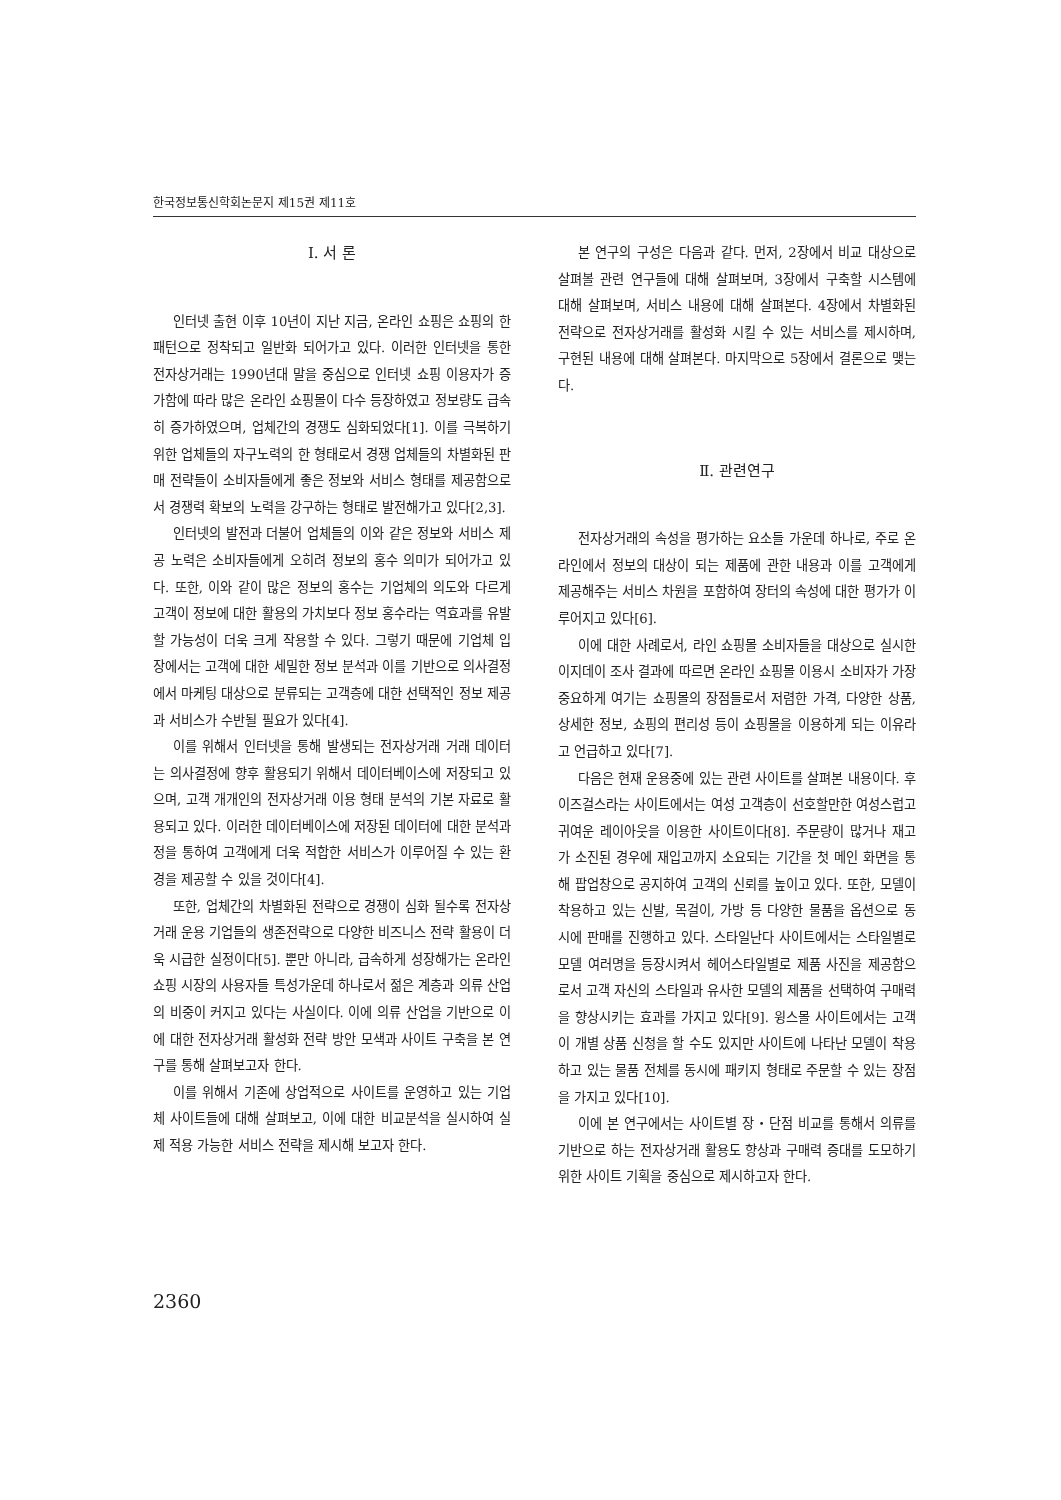한국정보통신학회논문지 제15권 제11호
Ⅰ. 서 론
인터넷 출현 이후 10년이 지난 지금, 온라인 쇼핑은 쇼핑의 한 패턴으로 정착되고 일반화 되어가고 있다. 이러한 인터넷을 통한 전자상거래는 1990년대 말을 중심으로 인터넷 쇼핑 이용자가 증가함에 따라 많은 온라인 쇼핑몰이 다수 등장하였고 정보량도 급속히 증가하였으며, 업체간의 경쟁도 심화되었다[1]. 이를 극복하기 위한 업체들의 자구노력의 한 형태로서 경쟁 업체들의 차별화된 판매 전략들이 소비자들에게 좋은 정보와 서비스 형태를 제공함으로서 경쟁력 확보의 노력을 강구하는 형태로 발전해가고 있다[2,3].
인터넷의 발전과 더불어 업체들의 이와 같은 정보와 서비스 제공 노력은 소비자들에게 오히려 정보의 홍수 의미가 되어가고 있다. 또한, 이와 같이 많은 정보의 홍수는 기업체의 의도와 다르게 고객이 정보에 대한 활용의 가치보다 정보 홍수라는 역효과를 유발할 가능성이 더욱 크게 작용할 수 있다. 그렇기 때문에 기업체 입장에서는 고객에 대한 세밀한 정보 분석과 이를 기반으로 의사결정에서 마케팅 대상으로 분류되는 고객층에 대한 선택적인 정보 제공과 서비스가 수반될 필요가 있다[4].
이를 위해서 인터넷을 통해 발생되는 전자상거래 거래 데이터는 의사결정에 향후 활용되기 위해서 데이터베이스에 저장되고 있으며, 고객 개개인의 전자상거래 이용 형태 분석의 기본 자료로 활용되고 있다. 이러한 데이터베이스에 저장된 데이터에 대한 분석과정을 통하여 고객에게 더욱 적합한 서비스가 이루어질 수 있는 환경을 제공할 수 있을 것이다[4].
또한, 업체간의 차별화된 전략으로 경쟁이 심화 될수록 전자상거래 운용 기업들의 생존전략으로 다양한 비즈니스 전략 활용이 더욱 시급한 실정이다[5]. 뿐만 아니라, 급속하게 성장해가는 온라인 쇼핑 시장의 사용자들 특성가운데 하나로서 젊은 계층과 의류 산업의 비중이 커지고 있다는 사실이다. 이에 의류 산업을 기반으로 이에 대한 전자상거래 활성화 전략 방안 모색과 사이트 구축을 본 연구를 통해 살펴보고자 한다.
이를 위해서 기존에 상업적으로 사이트를 운영하고 있는 기업체 사이트들에 대해 살펴보고, 이에 대한 비교분석을 실시하여 실제 적용 가능한 서비스 전략을 제시해 보고자 한다.
본 연구의 구성은 다음과 같다. 먼저, 2장에서 비교 대상으로 살펴볼 관련 연구들에 대해 살펴보며, 3장에서 구축할 시스템에 대해 살펴보며, 서비스 내용에 대해 살펴본다. 4장에서 차별화된 전략으로 전자상거래를 활성화 시킬 수 있는 서비스를 제시하며, 구현된 내용에 대해 살펴본다. 마지막으로 5장에서 결론으로 맺는다.
Ⅱ. 관련연구
전자상거래의 속성을 평가하는 요소들 가운데 하나로, 주로 온라인에서 정보의 대상이 되는 제품에 관한 내용과 이를 고객에게 제공해주는 서비스 차원을 포함하여 장터의 속성에 대한 평가가 이루어지고 있다[6].
이에 대한 사례로서, 라인 쇼핑몰 소비자들을 대상으로 실시한 이지데이 조사 결과에 따르면 온라인 쇼핑몰 이용시 소비자가 가장 중요하게 여기는 쇼핑몰의 장점들로서 저렴한 가격, 다양한 상품, 상세한 정보, 쇼핑의 편리성 등이 쇼핑몰을 이용하게 되는 이유라고 언급하고 있다[7].
다음은 현재 운용중에 있는 관련 사이트를 살펴본 내용이다. 후이즈걸스라는 사이트에서는 여성 고객층이 선호할만한 여성스럽고 귀여운 레이아웃을 이용한 사이트이다[8]. 주문량이 많거나 재고가 소진된 경우에 재입고까지 소요되는 기간을 첫 메인 화면을 통해 팝업창으로 공지하여 고객의 신뢰를 높이고 있다. 또한, 모델이 착용하고 있는 신발, 목걸이, 가방 등 다양한 물품을 옵션으로 동시에 판매를 진행하고 있다. 스타일난다 사이트에서는 스타일별로 모델 여러명을 등장시켜서 헤어스타일별로 제품 사진을 제공함으로서 고객 자신의 스타일과 유사한 모델의 제품을 선택하여 구매력을 향상시키는 효과를 가지고 있다[9]. 윙스몰 사이트에서는 고객이 개별 상품 신청을 할 수도 있지만 사이트에 나타난 모델이 착용하고 있는 물품 전체를 동시에 패키지 형태로 주문할 수 있는 장점을 가지고 있다[10].
이에 본 연구에서는 사이트별 장・단점 비교를 통해서 의류를 기반으로 하는 전자상거래 활용도 향상과 구매력 증대를 도모하기 위한 사이트 기획을 중심으로 제시하고자 한다.
2360